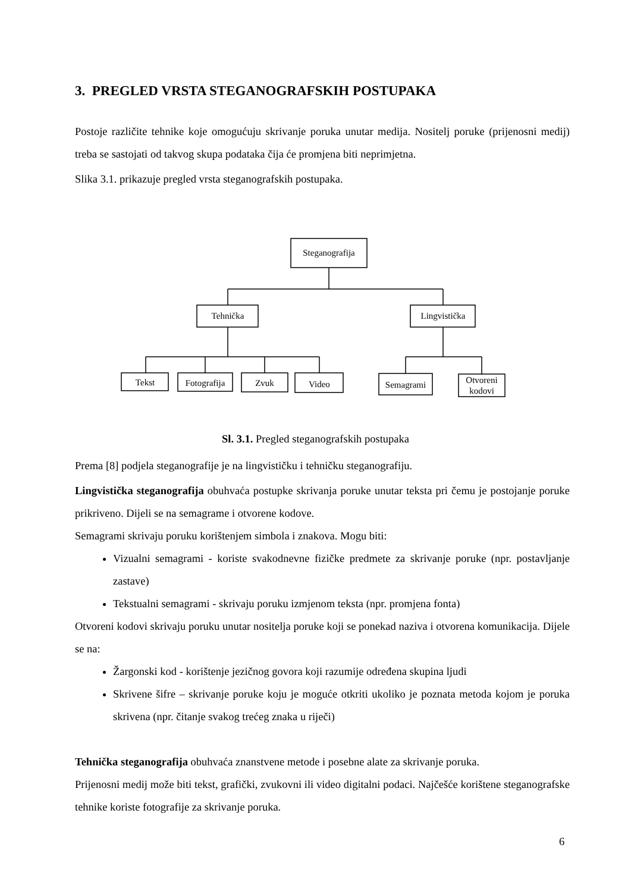3. PREGLED VRSTA STEGANOGRAFSKIH POSTUPAKA
Postoje različite tehnike koje omogućuju skrivanje poruka unutar medija. Nositelj poruke (prijenosni medij) treba se sastojati od takvog skupa podataka čija će promjena biti neprimjetna.
Slika 3.1. prikazuje pregled vrsta steganografskih postupaka.
Steganografija
Tehnička
Lingvistička
Tekst
Fotografija
Zvuk
Video
Semagrami
Otvoreni
kodovi
Sl. 3.1. Pregled steganografskih postupaka
Prema [8] podjela steganografije je na lingvističku i tehničku steganografiju.
Lingvistička steganografija obuhvaća postupke skrivanja poruke unutar teksta pri čemu je postojanje poruke prikriveno. Dijeli se na semagrame i otvorene kodove.
Semagrami skrivaju poruku korištenjem simbola i znakova. Mogu biti:
Vizualni semagrami - koriste svakodnevne fizičke predmete za skrivanje poruke (npr. postavljanje zastave)
Tekstualni semagrami - skrivaju poruku izmjenom teksta (npr. promjena fonta)
Otvoreni kodovi skrivaju poruku unutar nositelja poruke koji se ponekad naziva i otvorena komunikacija. Dijele se na:
Žargonski kod - korištenje jezičnog govora koji razumije određena skupina ljudi
Skrivene šifre – skrivanje poruke koju je moguće otkriti ukoliko je poznata metoda kojom je poruka skrivena (npr. čitanje svakog trećeg znaka u riječi)
Tehnička steganografija obuhvaća znanstvene metode i posebne alate za skrivanje poruka.
Prijenosni medij može biti tekst, grafički, zvukovni ili video digitalni podaci. Najčešće korištene steganografske tehnike koriste fotografije za skrivanje poruka.
6